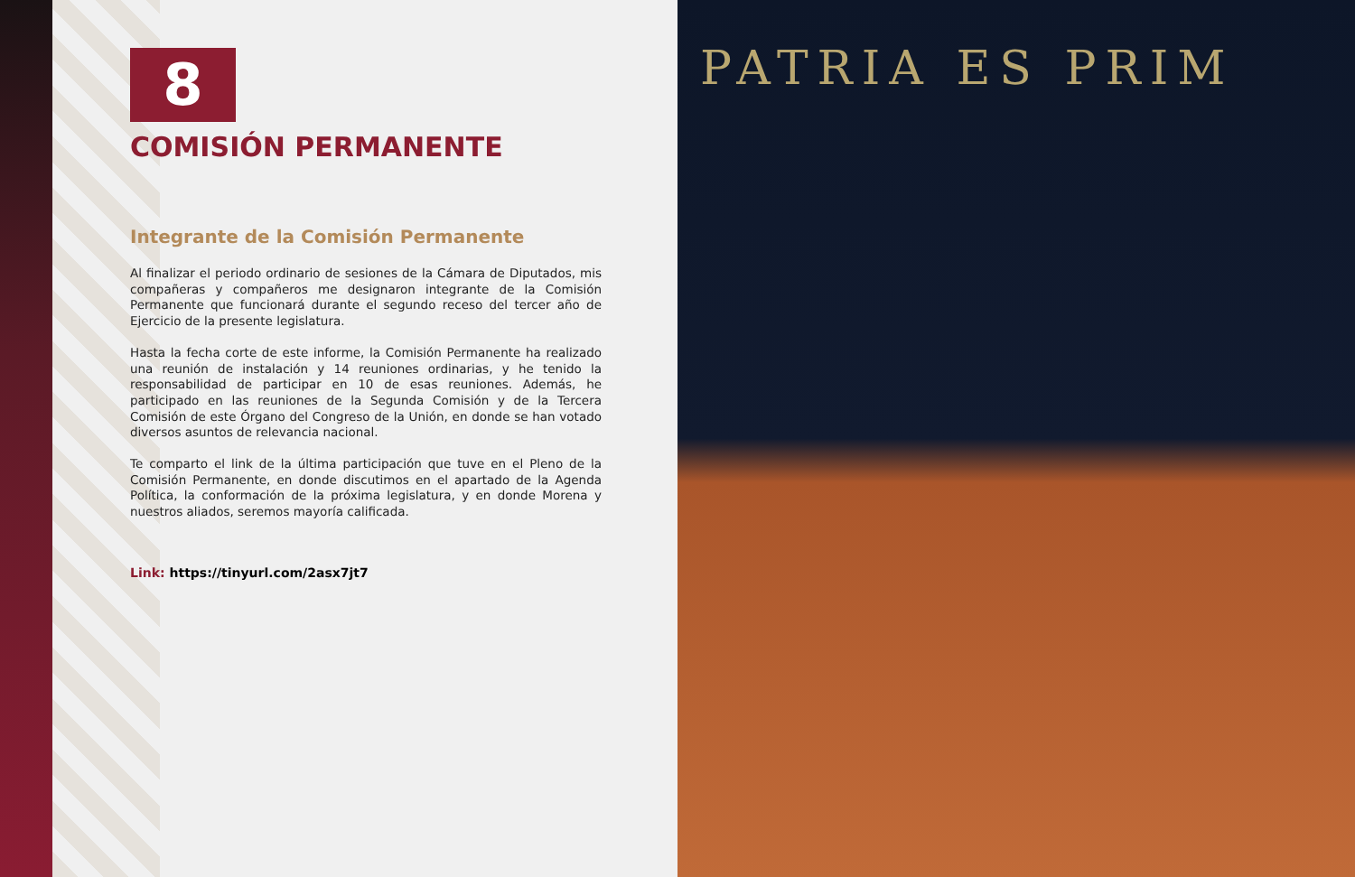8
COMISIÓN PERMANENTE
Integrante de la Comisión Permanente
Al finalizar el periodo ordinario de sesiones de la Cámara de Diputados, mis compañeras y compañeros me designaron integrante de la Comisión Permanente que funcionará durante el segundo receso del tercer año de Ejercicio de la presente legislatura.
Hasta la fecha corte de este informe, la Comisión Permanente ha realizado una reunión de instalación y 14 reuniones ordinarias, y he tenido la responsabilidad de participar en 10 de esas reuniones. Además, he participado en las reuniones de la Segunda Comisión y de la Tercera Comisión de este Órgano del Congreso de la Unión, en donde se han votado diversos asuntos de relevancia nacional.
Te comparto el link de la última participación que tuve en el Pleno de la Comisión Permanente, en donde discutimos en el apartado de la Agenda Política, la conformación de la próxima legislatura, y en donde Morena y nuestros aliados, seremos mayoría calificada.
Link: https://tinyurl.com/2asx7jt7
PATRIA ES PRIM